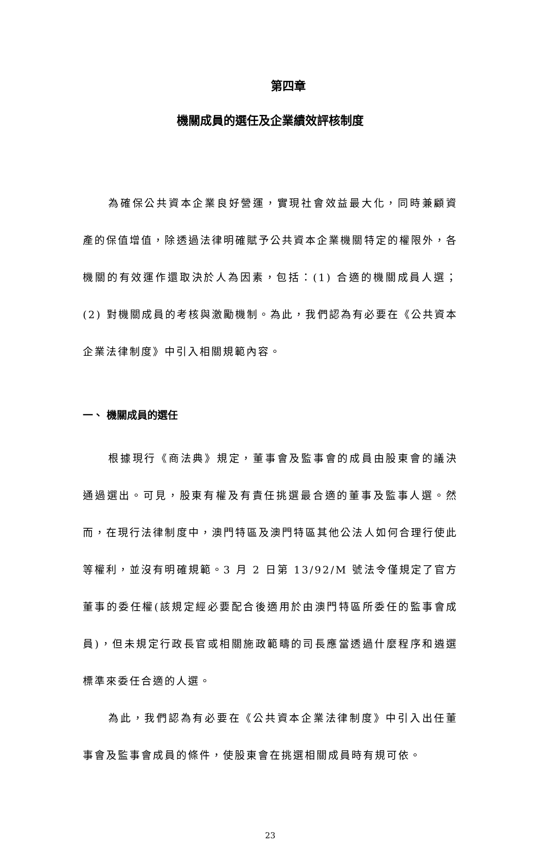第四章
機關成員的選任及企業績效評核制度
為確保公共資本企業良好營運，實現社會效益最大化，同時兼顧資產的保值增值，除透過法律明確賦予公共資本企業機關特定的權限外，各機關的有效運作還取決於人為因素，包括：(1) 合適的機關成員人選；(2) 對機關成員的考核與激勵機制。為此，我們認為有必要在《公共資本企業法律制度》中引入相關規範內容。
一、 機關成員的選任
根據現行《商法典》規定，董事會及監事會的成員由股東會的議決通過選出。可見，股東有權及有責任挑選最合適的董事及監事人選。然而，在現行法律制度中，澳門特區及澳門特區其他公法人如何合理行使此等權利，並沒有明確規範。3 月 2 日第 13/92/M 號法令僅規定了官方董事的委任權(該規定經必要配合後適用於由澳門特區所委任的監事會成員)，但未規定行政長官或相關施政範疇的司長應當透過什麼程序和遴選標準來委任合適的人選。
為此，我們認為有必要在《公共資本企業法律制度》中引入出任董事會及監事會成員的條件，使股東會在挑選相關成員時有規可依。
23